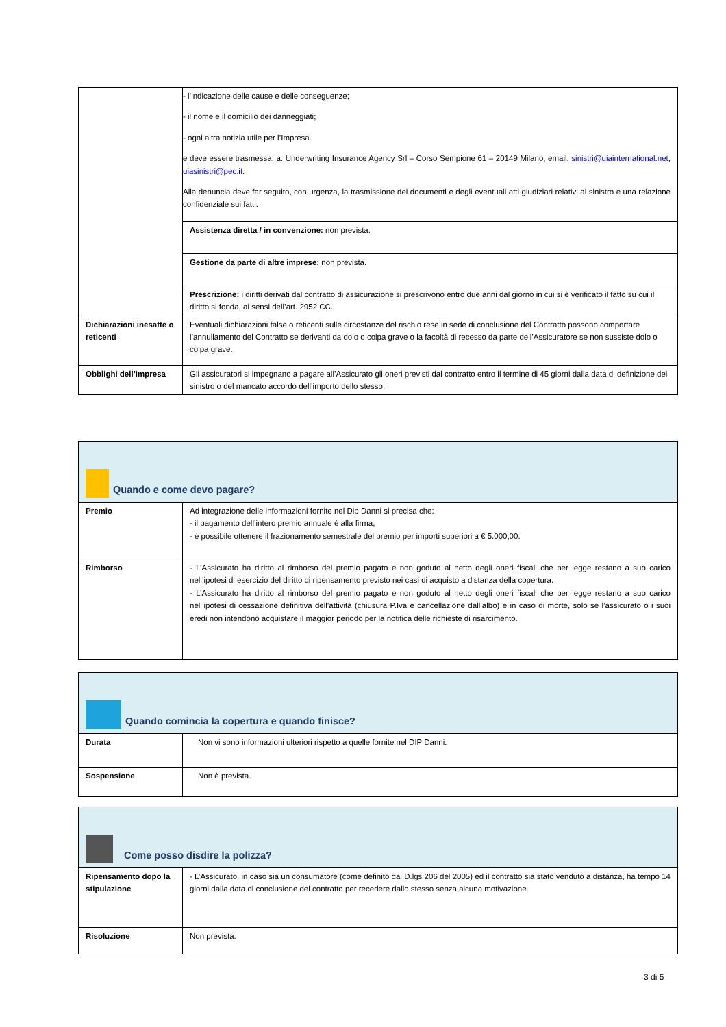| | - l’indicazione delle cause e delle conseguenze; - il nome e il domicilio dei danneggiati; - ogni altra notizia utile per l’Impresa. e deve essere trasmessa, a: Underwriting Insurance Agency Srl – Corso Sempione 61 – 20149 Milano, email: sinistri@uiainternational.net , uiasinistri@pec.it . Alla denuncia deve far seguito, con urgenza, la trasmissione dei documenti e degli eventuali atti giudiziari relativi al sinistro e una relazione confidenziale sui fatti. |
| | Assistenza diretta / in convenzione: non prevista. |
| | Gestione da parte di altre imprese: non prevista. |
| | Prescrizione: i diritti derivati dal contratto di assicurazione si prescrivono entro due anni dal giorno in cui si è verificato il fatto su cui il diritto si fonda, ai sensi dell’art. 2952 CC. |
| Dichiarazioni inesatte o reticenti | Eventuali dichiarazioni false o reticenti sulle circostanze del rischio rese in sede di conclusione del Contratto possono comportare l’annullamento del Contratto se derivanti da dolo o colpa grave o la facoltà di recesso da parte dell’Assicuratore se non sussiste dolo o colpa grave. |
| Obblighi dell’impresa | Gli assicuratori si impegnano a pagare all’Assicurato gli oneri previsti dal contratto entro il termine di 45 giorni dalla data di definizione del sinistro o del mancato accordo dell’importo dello stesso. |
| Quando e come devo pagare? | |
| Premio | Ad integrazione delle informazioni fornite nel Dip Danni si precisa che: - il pagamento dell’intero premio annuale è alla firma; - è possibile ottenere il frazionamento semestrale del premio per importi superiori a € 5.000,00. |
| Rimborso | - L’Assicurato ha diritto al rimborso del premio pagato e non goduto al netto degli oneri fiscali che per legge restano a suo carico nell’ipotesi di esercizio del diritto di ripensamento previsto nei casi di acquisto a distanza della copertura. - L’Assicurato ha diritto al rimborso del premio pagato e non goduto al netto degli oneri fiscali che per legge restano a suo carico nell’ipotesi di cessazione definitiva dell’attività (chiusura P.Iva e cancellazione dall’albo) e in caso di morte, solo se l’assicurato o i suoi eredi non intendono acquistare il maggior periodo per la notifica delle richieste di risarcimento. |
| Quando comincia la copertura e quando finisce? | |
| Durata | Non vi sono informazioni ulteriori rispetto a quelle fornite nel DIP Danni. |
| Sospensione | Non è prevista. |
| Come posso disdire la polizza? | |
| Ripensamento dopo la stipulazione | - L’Assicurato, in caso sia un consumatore (come definito dal D.lgs 206 del 2005) ed il contratto sia stato venduto a distanza, ha tempo 14 giorni dalla data di conclusione del contratto per recedere dallo stesso senza alcuna motivazione. |
| Risoluzione | Non prevista. |
3 di 5